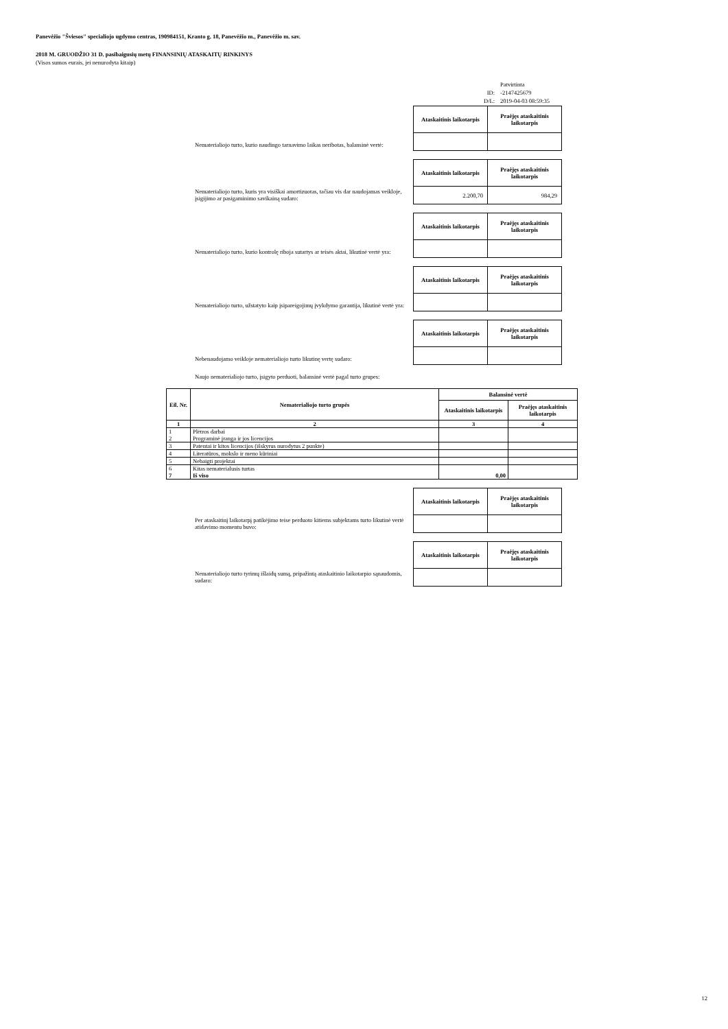Panevėžio "Šviesos" specialiojo ugdymo centras, 190984151, Kranto g. 18, Panevėžio m., Panevėžio m. sav.
2018 M. GRUODŽIO 31 D. pasibaigusių metų FINANSINIŲ ATASKAITŲ RINKINYS
(Visos sumos eurais, jei nenurodyta kitaip)
| | Patvirtinta |
| ID: | -2147425679 |
| D/L: | 2019-04-03 08:59:35 |
Nematerialiojo turto, kurio naudingo tarnavimo laikas neribotas, balansinė vertė:
| Ataskaitinis laikotarpis | Praėjęs ataskaitinis laikotarpis |
| --- | --- |
Nematerialiojo turto, kuris yra visiškai amortizuotas, tačiau vis dar naudojamas veikloje, įsigijimo ar pasigaminimo savikainą sudaro:
| Ataskaitinis laikotarpis | Praėjęs ataskaitinis laikotarpis |
| --- | --- |
| 2.200,70 | 984,29 |
Nematerialiojo turto, kurio kontrolę riboja sutartys ar teisės aktai, likutinė vertė yra:
| Ataskaitinis laikotarpis | Praėjęs ataskaitinis laikotarpis |
| --- | --- |
Nematerialiojo turto, užstatyto kaip įsipareigojimų įvykdymo garantija, likutinė vertė yra:
| Ataskaitinis laikotarpis | Praėjęs ataskaitinis laikotarpis |
| --- | --- |
Nebenaudojamo veikloje nematerialiojo turto likutinę vertę sudaro:
| Ataskaitinis laikotarpis | Praėjęs ataskaitinis laikotarpis |
| --- | --- |
Naujo nematerialiojo turto, įsigyto perduoti, balansinė vertė pagal turto grupes:
| Eil. Nr. | Nematerialiojo turto grupės | Balansinė vertė | |
| --- | --- | --- | --- |
| | | Ataskaitinis laikotarpis | Praėjęs ataskaitinis laikotarpis |
| 1 | 2 | 3 | 4 |
| 1 2 | Plėtros darbai Programinė įranga ir jos licencijos | | |
| 3 | Patentai ir kitos licencijos (išskyrus nurodytus 2 punkte) | | |
| 4 | Literatūros, mokslo ir meno kūriniai | | |
| 5 | Nebaigti projektai | | |
| 6 7 | Kitas nematerialusis turtas Iš viso | 0,00 | |
Per ataskaitinį laikotarpį patikėjimo teise perduoto kitiems subjektams turto likutinė vertė atidavimo momentu buvo:
| Ataskaitinis laikotarpis | Praėjęs ataskaitinis laikotarpis |
| --- | --- |
Nematerialiojo turto tyrimų išlaidų sumą, pripažintą ataskaitinio laikotarpio sąnaudomis, sudaro:
| Ataskaitinis laikotarpis | Praėjęs ataskaitinis laikotarpis |
| --- | --- |
12